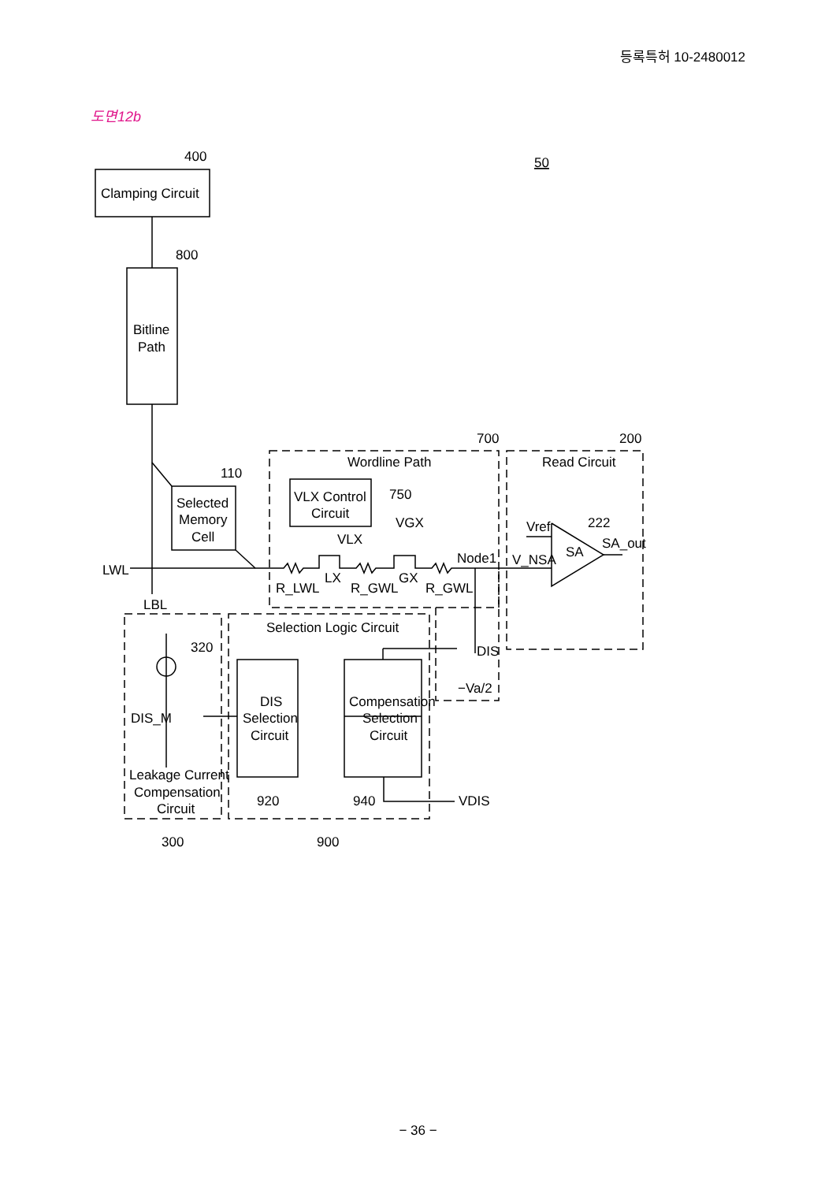등록특허 10-2480012
도면12b
400
50
Clamping Circuit
800
Bitline
Path
700
200
Wordline Path
Read Circuit
110
Selected
Memory
Cell
VLX Control
Circuit
750
VGX
Vref
222
VLX
SA_out
Node1
V_NSA
SA
LWL
LX
GX
R_LWL
R_GWL
R_GWL
LBL
Selection Logic Circuit
320
DIS
−Va/2
DIS
Selection
Circuit
Compensation
Selection
Circuit
DIS_M
Leakage Current
Compensation
Circuit
920
940
VDIS
300
900
− 36 −